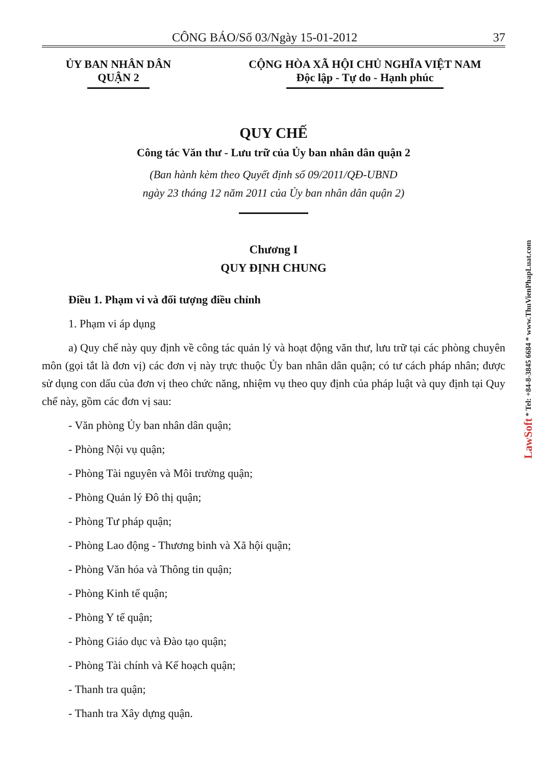CÔNG BÁO/Số 03/Ngày 15-01-2012 37
ỦY BAN NHÂN DÂN
QUẬN 2
CỘNG HÒA XÃ HỘI CHỦ NGHĨA VIỆT NAM
Độc lập - Tự do - Hạnh phúc
QUY CHẾ
Công tác Văn thư - Lưu trữ của Ủy ban nhân dân quận 2
(Ban hành kèm theo Quyết định số 09/2011/QĐ-UBND
ngày 23 tháng 12 năm 2011 của Ủy ban nhân dân quận 2)
Chương I
QUY ĐỊNH CHUNG
Điều 1. Phạm vi và đối tượng điều chỉnh
1. Phạm vi áp dụng
a) Quy chế này quy định về công tác quản lý và hoạt động văn thư, lưu trữ tại các phòng chuyên môn (gọi tắt là đơn vị) các đơn vị này trực thuộc Ủy ban nhân dân quận; có tư cách pháp nhân; được sử dụng con dấu của đơn vị theo chức năng, nhiệm vụ theo quy định của pháp luật và quy định tại Quy chế này, gồm các đơn vị sau:
- Văn phòng Ủy ban nhân dân quận;
- Phòng Nội vụ quận;
- Phòng Tài nguyên và Môi trường quận;
- Phòng Quản lý Đô thị quận;
- Phòng Tư pháp quận;
- Phòng Lao động - Thương binh và Xã hội quận;
- Phòng Văn hóa và Thông tin quận;
- Phòng Kinh tế quận;
- Phòng Y tế quận;
- Phòng Giáo dục và Đào tạo quận;
- Phòng Tài chính và Kế hoạch quận;
- Thanh tra quận;
- Thanh tra Xây dựng quận.
LawSoft * Tel: +84-8-3845 6684 * www.ThuVienPhapLuat.com